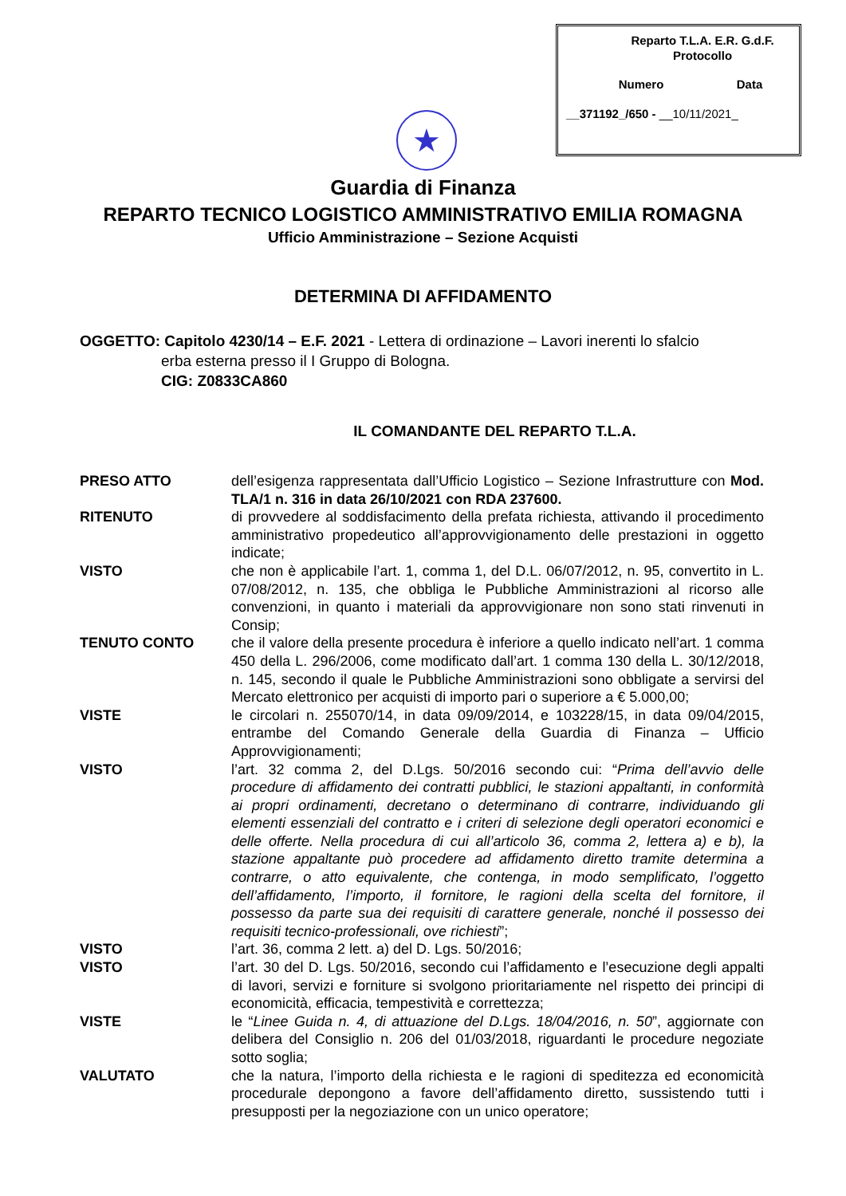Reparto T.L.A. E.R. G.d.F.
Protocollo
Numero Data
__371192_/650 - __10/11/2021_
★
Guardia di Finanza
REPARTO TECNICO LOGISTICO AMMINISTRATIVO EMILIA ROMAGNA
Ufficio Amministrazione – Sezione Acquisti
DETERMINA DI AFFIDAMENTO
OGGETTO: Capitolo 4230/14 – E.F. 2021 - Lettera di ordinazione – Lavori inerenti lo sfalcio
erba esterna presso il I Gruppo di Bologna.
CIG: Z0833CA860
IL COMANDANTE DEL REPARTO T.L.A.
| PRESO ATTO | dell’esigenza rappresentata dall’Ufficio Logistico – Sezione Infrastrutture con Mod. TLA/1 n. 316 in data 26/10/2021 con RDA 237600. |
| RITENUTO | di provvedere al soddisfacimento della prefata richiesta, attivando il procedimento amministrativo propedeutico all’approvvigionamento delle prestazioni in oggetto indicate; |
| VISTO | che non è applicabile l’art. 1, comma 1, del D.L. 06/07/2012, n. 95, convertito in L. 07/08/2012, n. 135, che obbliga le Pubbliche Amministrazioni al ricorso alle convenzioni, in quanto i materiali da approvvigionare non sono stati rinvenuti in Consip; |
| TENUTO CONTO | che il valore della presente procedura è inferiore a quello indicato nell’art. 1 comma 450 della L. 296/2006, come modificato dall’art. 1 comma 130 della L. 30/12/2018, n. 145, secondo il quale le Pubbliche Amministrazioni sono obbligate a servirsi del Mercato elettronico per acquisti di importo pari o superiore a € 5.000,00; |
| VISTE | le circolari n. 255070/14, in data 09/09/2014, e 103228/15, in data 09/04/2015, entrambe del Comando Generale della Guardia di Finanza – Ufficio Approvvigionamenti; |
| VISTO | l’art. 32 comma 2, del D.Lgs. 50/2016 secondo cui: “ Prima dell’avvio delle procedure di affidamento dei contratti pubblici, le stazioni appaltanti, in conformità ai propri ordinamenti, decretano o determinano di contrarre, individuando gli elementi essenziali del contratto e i criteri di selezione degli operatori economici e delle offerte. Nella procedura di cui all’articolo 36, comma 2, lettera a) e b), la stazione appaltante può procedere ad affidamento diretto tramite determina a contrarre, o atto equivalente, che contenga, in modo semplificato, l’oggetto dell’affidamento, l’importo, il fornitore, le ragioni della scelta del fornitore, il possesso da parte sua dei requisiti di carattere generale, nonché il possesso dei requisiti tecnico-professionali, ove richiesti ”; |
| VISTO | l’art. 36, comma 2 lett. a) del D. Lgs. 50/2016; |
| VISTO | l’art. 30 del D. Lgs. 50/2016, secondo cui l’affidamento e l’esecuzione degli appalti di lavori, servizi e forniture si svolgono prioritariamente nel rispetto dei principi di economicità, efficacia, tempestività e correttezza; |
| VISTE | le “ Linee Guida n. 4, di attuazione del D.Lgs. 18/04/2016, n. 50 ”, aggiornate con delibera del Consiglio n. 206 del 01/03/2018, riguardanti le procedure negoziate sotto soglia; |
| VALUTATO | che la natura, l’importo della richiesta e le ragioni di speditezza ed economicità procedurale depongono a favore dell’affidamento diretto, sussistendo tutti i presupposti per la negoziazione con un unico operatore; |